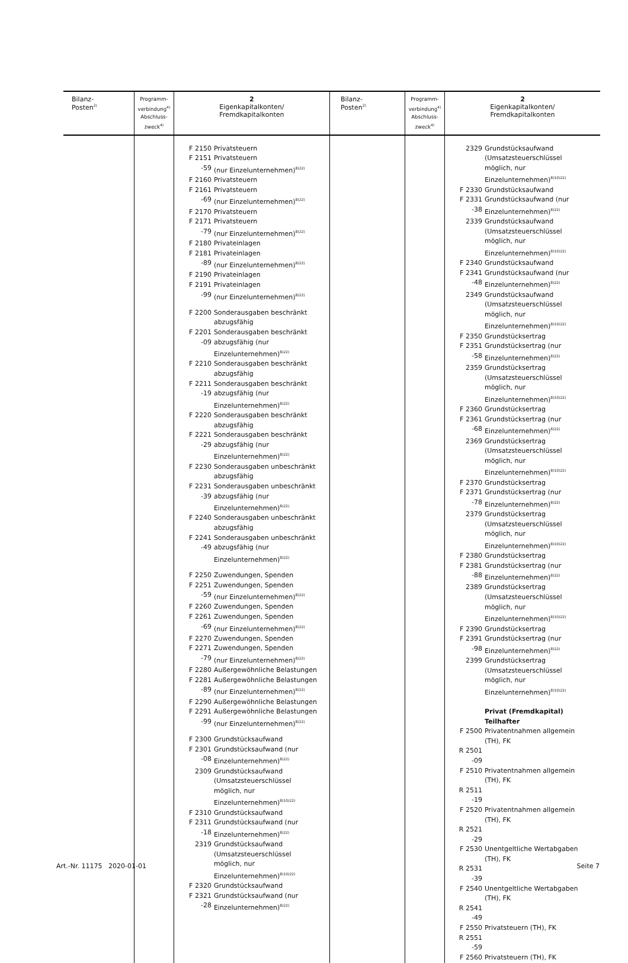| Bilanz- Posten<sup>2)</sup> | Programm- verbindung<sup>4)</sup> Abschluss- zweck<sup>4)</sup> | 2 Eigenkapitalkonten/ Fremdkapitalkonten | Bilanz- Posten<sup>2)</sup> | Programm- verbindung<sup>4)</sup> Abschluss- zweck<sup>4)</sup> | 2 Eigenkapitalkonten/ Fremdkapitalkonten |
| --- | --- | --- | --- | --- | --- |
| | | F 2150 Privatsteuern F 2151 -59 Privatsteuern (nur Einzelunternehmen)<sup>8)22)</sup> F 2160 Privatsteuern F 2161 -69 Privatsteuern (nur Einzelunternehmen)<sup>8)22)</sup> F 2170 Privatsteuern F 2171 -79 Privatsteuern (nur Einzelunternehmen)<sup>8)22)</sup> F 2180 Privateinlagen F 2181 -89 Privateinlagen (nur Einzelunternehmen)<sup>8)22)</sup> F 2190 Privateinlagen F 2191 -99 Privateinlagen (nur Einzelunternehmen)<sup>8)22)</sup> F 2200 Sonderausgaben beschränkt abzugsfähig F 2201 -09 Sonderausgaben beschränkt abzugsfähig (nur Einzelunternehmen)<sup>8)22)</sup> F 2210 Sonderausgaben beschränkt abzugsfähig F 2211 -19 Sonderausgaben beschränkt abzugsfähig (nur Einzelunternehmen)<sup>8)22)</sup> F 2220 Sonderausgaben beschränkt abzugsfähig F 2221 -29 Sonderausgaben beschränkt abzugsfähig (nur Einzelunternehmen)<sup>8)22)</sup> F 2230 Sonderausgaben unbeschränkt abzugsfähig F 2231 -39 Sonderausgaben unbeschränkt abzugsfähig (nur Einzelunternehmen)<sup>8)22)</sup> F 2240 Sonderausgaben unbeschränkt abzugsfähig F 2241 -49 Sonderausgaben unbeschränkt abzugsfähig (nur Einzelunternehmen)<sup>8)22)</sup> F 2250 Zuwendungen, Spenden F 2251 -59 Zuwendungen, Spenden (nur Einzelunternehmen)<sup>8)22)</sup> F 2260 Zuwendungen, Spenden F 2261 -69 Zuwendungen, Spenden (nur Einzelunternehmen)<sup>8)22)</sup> F 2270 Zuwendungen, Spenden F 2271 -79 Zuwendungen, Spenden (nur Einzelunternehmen)<sup>8)22)</sup> F 2280 Außergewöhnliche Belastungen F 2281 -89 Außergewöhnliche Belastungen (nur Einzelunternehmen)<sup>8)22)</sup> F 2290 Außergewöhnliche Belastungen F 2291 -99 Außergewöhnliche Belastungen (nur Einzelunternehmen)<sup>8)22)</sup> F 2300 Grundstücksaufwand F 2301 -08 Grundstücksaufwand (nur Einzelunternehmen)<sup>8)22)</sup> 2309 Grundstücksaufwand (Umsatzsteuerschlüssel möglich, nur Einzelunternehmen)<sup>8)10)22)</sup> F 2310 Grundstücksaufwand F 2311 -18 Grundstücksaufwand (nur Einzelunternehmen)<sup>8)22)</sup> 2319 Grundstücksaufwand (Umsatzsteuerschlüssel möglich, nur Einzelunternehmen)<sup>8)10)22)</sup> F 2320 Grundstücksaufwand F 2321 -28 Grundstücksaufwand (nur Einzelunternehmen)<sup>8)22)</sup> | | | 2329 Grundstücksaufwand (Umsatzsteuerschlüssel möglich, nur Einzelunternehmen)<sup>8)10)22)</sup> F 2330 Grundstücksaufwand F 2331 -38 Grundstücksaufwand (nur Einzelunternehmen)<sup>8)22)</sup> 2339 Grundstücksaufwand (Umsatzsteuerschlüssel möglich, nur Einzelunternehmen)<sup>8)10)22)</sup> F 2340 Grundstücksaufwand F 2341 -48 Grundstücksaufwand (nur Einzelunternehmen)<sup>8)22)</sup> 2349 Grundstücksaufwand (Umsatzsteuerschlüssel möglich, nur Einzelunternehmen)<sup>8)10)22)</sup> F 2350 Grundstücksertrag F 2351 -58 Grundstücksertrag (nur Einzelunternehmen)<sup>8)22)</sup> 2359 Grundstücksertrag (Umsatzsteuerschlüssel möglich, nur Einzelunternehmen)<sup>8)10)22)</sup> F 2360 Grundstücksertrag F 2361 -68 Grundstücksertrag (nur Einzelunternehmen)<sup>8)22)</sup> 2369 Grundstücksertrag (Umsatzsteuerschlüssel möglich, nur Einzelunternehmen)<sup>8)10)22)</sup> F 2370 Grundstücksertrag F 2371 -78 Grundstücksertrag (nur Einzelunternehmen)<sup>8)22)</sup> 2379 Grundstücksertrag (Umsatzsteuerschlüssel möglich, nur Einzelunternehmen)<sup>8)10)22)</sup> F 2380 Grundstücksertrag F 2381 -88 Grundstücksertrag (nur Einzelunternehmen)<sup>8)22)</sup> 2389 Grundstücksertrag (Umsatzsteuerschlüssel möglich, nur Einzelunternehmen)<sup>8)10)22)</sup> F 2390 Grundstücksertrag F 2391 -98 Grundstücksertrag (nur Einzelunternehmen)<sup>8)22)</sup> 2399 Grundstücksertrag (Umsatzsteuerschlüssel möglich, nur Einzelunternehmen)<sup>8)10)22)</sup> Privat (Fremdkapital) Teilhafter F 2500 Privatentnahmen allgemein (TH), FK R 2501 -09 F 2510 Privatentnahmen allgemein (TH), FK R 2511 -19 F 2520 Privatentnahmen allgemein (TH), FK R 2521 -29 F 2530 Unentgeltliche Wertabgaben (TH), FK R 2531 -39 F 2540 Unentgeltliche Wertabgaben (TH), FK R 2541 -49 F 2550 Privatsteuern (TH), FK R 2551 -59 F 2560 Privatsteuern (TH), FK |
Art.-Nr. 11175 2020-01-01 Seite 7